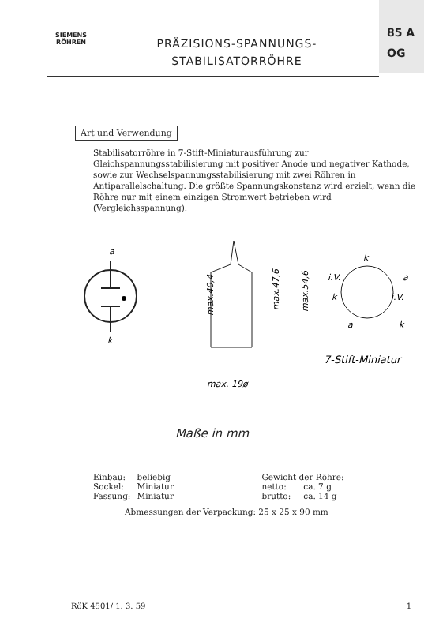SIEMENS
RÖHREN
PRÄZISIONS-SPANNUNGS-
STABILISATORRÖHRE
85 A
OG
Art und Verwendung
Stabilisatorröhre in 7-Stift-Miniaturausführung zur Gleichspannungsstabilisierung mit positiver Anode und negativer Kathode, sowie zur Wechselspannungsstabilisierung mit zwei Röhren in Antiparallelschaltung. Die größte Spannungskonstanz wird erzielt, wenn die Röhre nur mit einem einzigen Stromwert betrieben wird (Vergleichsspannung).
a
k
max.40,4
max.47,6
max.54,6
max. 19ø
k
i.V.
a
k
i.V.
a
k
7-Stift-Miniatur
Maße in mm
| Einbau: | beliebig | Gewicht der Röhre: | |
| Sockel: | Miniatur | netto: | ca. 7 g |
| Fassung: | Miniatur | brutto: | ca. 14 g |
Abmessungen der Verpackung: 25 x 25 x 90 mm
RöK 4501/ 1. 3. 59 1